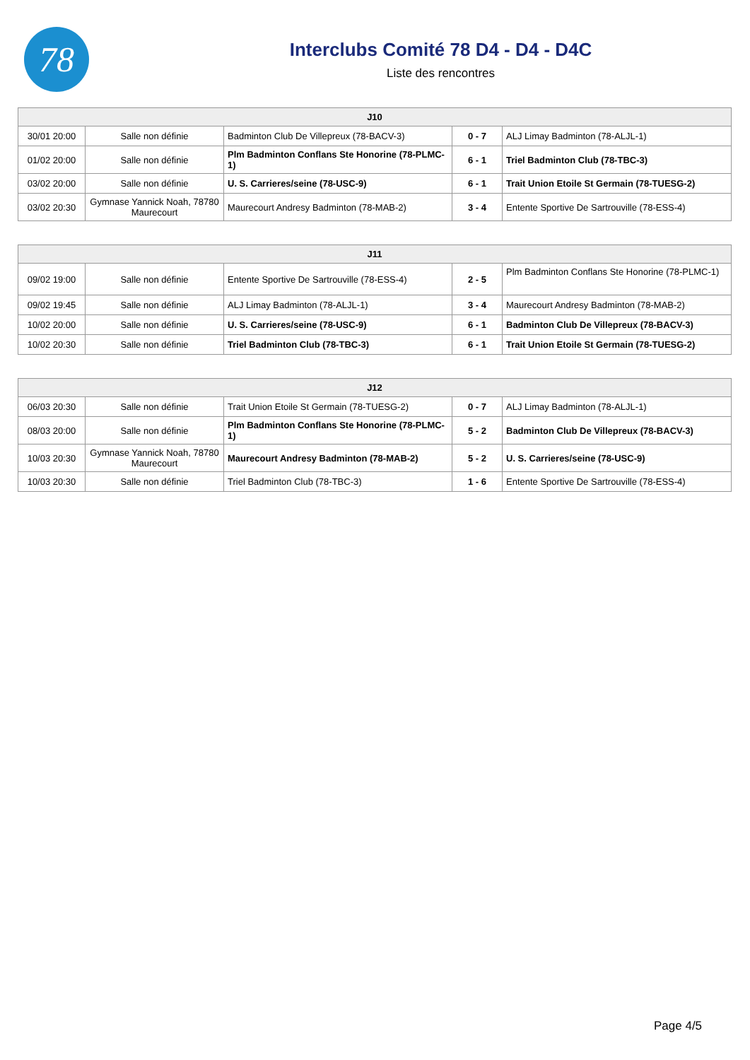78
Interclubs Comité 78 D4 - D4 - D4C
Liste des rencontres
| J10 | | | | |
| --- | --- | --- | --- | --- |
| 30/01 20:00 | Salle non définie | Badminton Club De Villepreux (78-BACV-3) | 0 - 7 | ALJ Limay Badminton (78-ALJL-1) |
| 01/02 20:00 | Salle non définie | Plm Badminton Conflans Ste Honorine (78-PLMC-1) | 6 - 1 | Triel Badminton Club (78-TBC-3) |
| 03/02 20:00 | Salle non définie | U. S. Carrieres/seine (78-USC-9) | 6 - 1 | Trait Union Etoile St Germain (78-TUESG-2) |
| 03/02 20:30 | Gymnase Yannick Noah, 78780 Maurecourt | Maurecourt Andresy Badminton (78-MAB-2) | 3 - 4 | Entente Sportive De Sartrouville (78-ESS-4) |
| J11 | | | | |
| --- | --- | --- | --- | --- |
| 09/02 19:00 | Salle non définie | Entente Sportive De Sartrouville (78-ESS-4) | 2 - 5 | Plm Badminton Conflans Ste Honorine (78-PLMC-1) |
| 09/02 19:45 | Salle non définie | ALJ Limay Badminton (78-ALJL-1) | 3 - 4 | Maurecourt Andresy Badminton (78-MAB-2) |
| 10/02 20:00 | Salle non définie | U. S. Carrieres/seine (78-USC-9) | 6 - 1 | Badminton Club De Villepreux (78-BACV-3) |
| 10/02 20:30 | Salle non définie | Triel Badminton Club (78-TBC-3) | 6 - 1 | Trait Union Etoile St Germain (78-TUESG-2) |
| J12 | | | | |
| --- | --- | --- | --- | --- |
| 06/03 20:30 | Salle non définie | Trait Union Etoile St Germain (78-TUESG-2) | 0 - 7 | ALJ Limay Badminton (78-ALJL-1) |
| 08/03 20:00 | Salle non définie | Plm Badminton Conflans Ste Honorine (78-PLMC-1) | 5 - 2 | Badminton Club De Villepreux (78-BACV-3) |
| 10/03 20:30 | Gymnase Yannick Noah, 78780 Maurecourt | Maurecourt Andresy Badminton (78-MAB-2) | 5 - 2 | U. S. Carrieres/seine (78-USC-9) |
| 10/03 20:30 | Salle non définie | Triel Badminton Club (78-TBC-3) | 1 - 6 | Entente Sportive De Sartrouville (78-ESS-4) |
Page 4/5